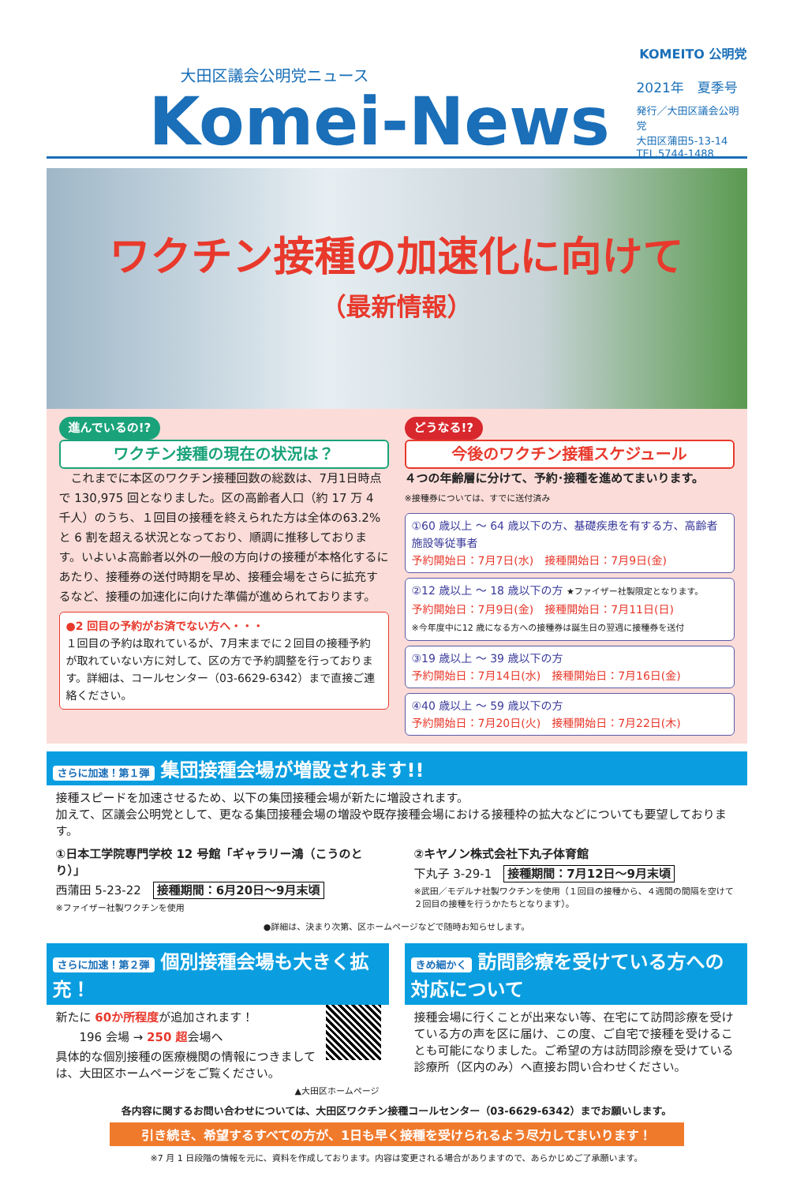大田区議会公明党ニュース
Komei-News
KOMEITO 公明党
2021年　夏季号
発行／大田区議会公明党
大田区蒲田5-13-14
TEL.5744-1488
ワクチン接種の加速化に向けて
（最新情報）
進んでいるの!?
ワクチン接種の現在の状況は？
　これまでに本区のワクチン接種回数の総数は、7月1日時点で 130,975 回となりました。区の高齢者人口（約 17 万 4 千人）のうち、１回目の接種を終えられた方は全体の63.2%と 6 割を超える状況となっており、順調に推移しております。いよいよ高齢者以外の一般の方向けの接種が本格化するにあたり、接種券の送付時期を早め、接種会場をさらに拡充するなど、接種の加速化に向けた準備が進められております。
●2 回目の予約がお済でない方へ・・・
１回目の予約は取れているが、7月末までに２回目の接種予約が取れていない方に対して、区の方で予約調整を行っております。詳細は、コールセンター（03-6629-6342）まで直接ご連絡ください。
どうなる!?
今後のワクチン接種スケジュール
４つの年齢層に分けて、予約･接種を進めてまいります。
※接種券については、すでに送付済み
①60 歳以上 ～ 64 歳以下の方、基礎疾患を有する方、高齢者施設等従事者
予約開始日：7月7日(水)　接種開始日：7月9日(金)
②12 歳以上 ～ 18 歳以下の方 ★ファイザー社製限定となります。
予約開始日：7月9日(金)　接種開始日：7月11日(日)
※今年度中に12 歳になる方への接種券は誕生日の翌週に接種券を送付
③19 歳以上 ～ 39 歳以下の方
予約開始日：7月14日(水)　接種開始日：7月16日(金)
④40 歳以上 ～ 59 歳以下の方
予約開始日：7月20日(火)　接種開始日：7月22日(木)
さらに加速！第１弾 集団接種会場が増設されます!!
接種スピードを加速させるため、以下の集団接種会場が新たに増設されます。
加えて、区議会公明党として、更なる集団接種会場の増設や既存接種会場における接種枠の拡大などについても要望しております。
①日本工学院専門学校 12 号館「ギャラリー鴻（こうのとり）」
西蒲田 5-23-22　接種期間：6月20日～9月末頃
※ファイザー社製ワクチンを使用
②キヤノン株式会社下丸子体育館
下丸子 3-29-1　接種期間：7月12日～9月末頃
※武田／モデルナ社製ワクチンを使用（１回目の接種から、４週間の間隔を空けて２回目の接種を行うかたちとなります）。
●詳細は、決まり次第、区ホームページなどで随時お知らせします。
さらに加速！第２弾 個別接種会場も大きく拡充！
新たに 60か所程度が追加されます！
　　196 会場 → 250 超会場へ
具体的な個別接種の医療機関の情報につきましては、大田区ホームページをご覧ください。
▲大田区ホームページ
きめ細かく 訪問診療を受けている方への対応について
接種会場に行くことが出来ない等、在宅にて訪問診療を受けている方の声を区に届け、この度、ご自宅で接種を受けることも可能になりました。ご希望の方は訪問診療を受けている診療所（区内のみ）へ直接お問い合わせください。
各内容に関するお問い合わせについては、大田区ワクチン接種コールセンター（03-6629-6342）までお願いします。
引き続き、希望するすべての方が、1日も早く接種を受けられるよう尽力してまいります！
※7 月 1 日段階の情報を元に、資料を作成しております。内容は変更される場合がありますので、あらかじめご了承願います。